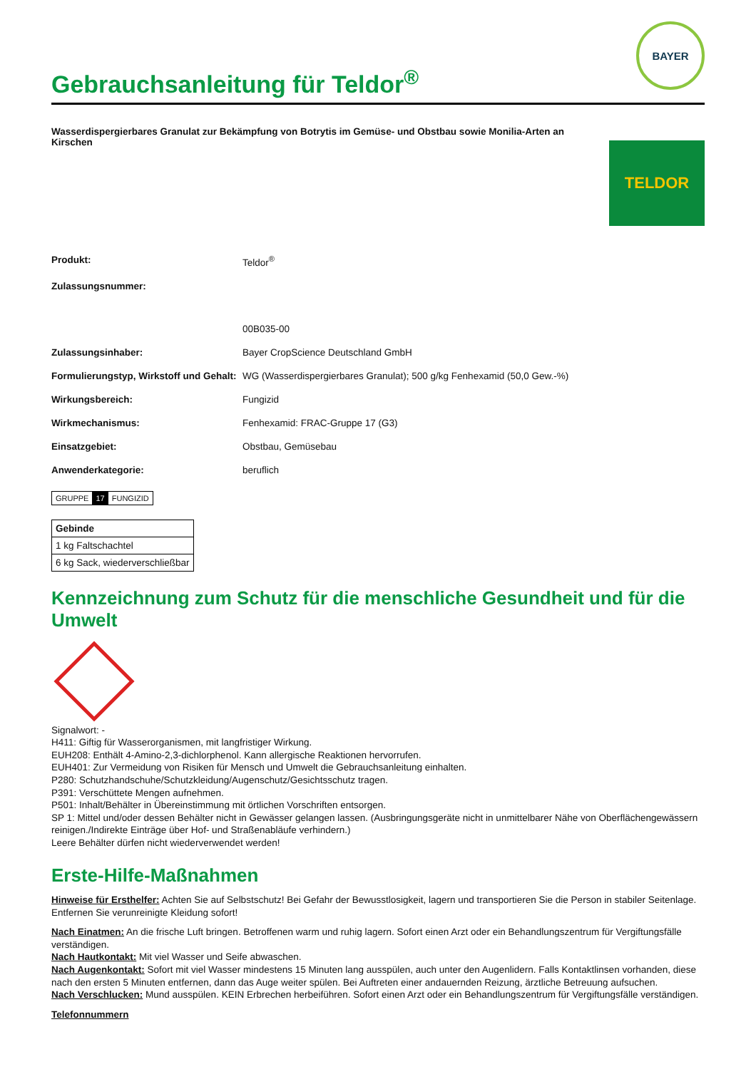Gebrauchsanleitung für Teldor<sup>®</sup>
BAYER
Wasserdispergierbares Granulat zur Bekämpfung von Botrytis im Gemüse- und Obstbau sowie Monilia-Arten an Kirschen
TELDOR
| Produkt: | Teldor<sup>®</sup> |
| Zulassungsnummer: | 00B035-00 |
| Zulassungsinhaber: | Bayer CropScience Deutschland GmbH |
| Formulierungstyp, Wirkstoff und Gehalt: | WG (Wasserdispergierbares Granulat); 500 g/kg Fenhexamid (50,0 Gew.-%) |
| Wirkungsbereich: | Fungizid |
| Wirkmechanismus: | Fenhexamid: FRAC-Gruppe 17 (G3) |
| Einsatzgebiet: | Obstbau, Gemüsebau |
| Anwenderkategorie: | beruflich |
GRUPPE 17 FUNGIZID
| Gebinde |
| --- |
| 1 kg Faltschachtel |
| 6 kg Sack, wiederverschließbar |
Kennzeichnung zum Schutz für die menschliche Gesundheit und für die Umwelt
Signalwort: -
H411: Giftig für Wasserorganismen, mit langfristiger Wirkung.
EUH208: Enthält 4-Amino-2,3-dichlorphenol. Kann allergische Reaktionen hervorrufen.
EUH401: Zur Vermeidung von Risiken für Mensch und Umwelt die Gebrauchsanleitung einhalten.
P280: Schutzhandschuhe/Schutzkleidung/Augenschutz/Gesichtsschutz tragen.
P391: Verschüttete Mengen aufnehmen.
P501: Inhalt/Behälter in Übereinstimmung mit örtlichen Vorschriften entsorgen.
SP 1: Mittel und/oder dessen Behälter nicht in Gewässer gelangen lassen. (Ausbringungsgeräte nicht in unmittelbarer Nähe von Oberflächengewässern reinigen./Indirekte Einträge über Hof- und Straßenabläufe verhindern.)
Leere Behälter dürfen nicht wiederverwendet werden!
Erste-Hilfe-Maßnahmen
Hinweise für Ersthelfer: Achten Sie auf Selbstschutz! Bei Gefahr der Bewusstlosigkeit, lagern und transportieren Sie die Person in stabiler Seitenlage. Entfernen Sie verunreinigte Kleidung sofort!
Nach Einatmen: An die frische Luft bringen. Betroffenen warm und ruhig lagern. Sofort einen Arzt oder ein Behandlungszentrum für Vergiftungsfälle verständigen.
Nach Hautkontakt: Mit viel Wasser und Seife abwaschen.
Nach Augenkontakt: Sofort mit viel Wasser mindestens 15 Minuten lang ausspülen, auch unter den Augenlidern. Falls Kontaktlinsen vorhanden, diese nach den ersten 5 Minuten entfernen, dann das Auge weiter spülen. Bei Auftreten einer andauernden Reizung, ärztliche Betreuung aufsuchen.
Nach Verschlucken: Mund ausspülen. KEIN Erbrechen herbeiführen. Sofort einen Arzt oder ein Behandlungszentrum für Vergiftungsfälle verständigen.
Telefonnummern